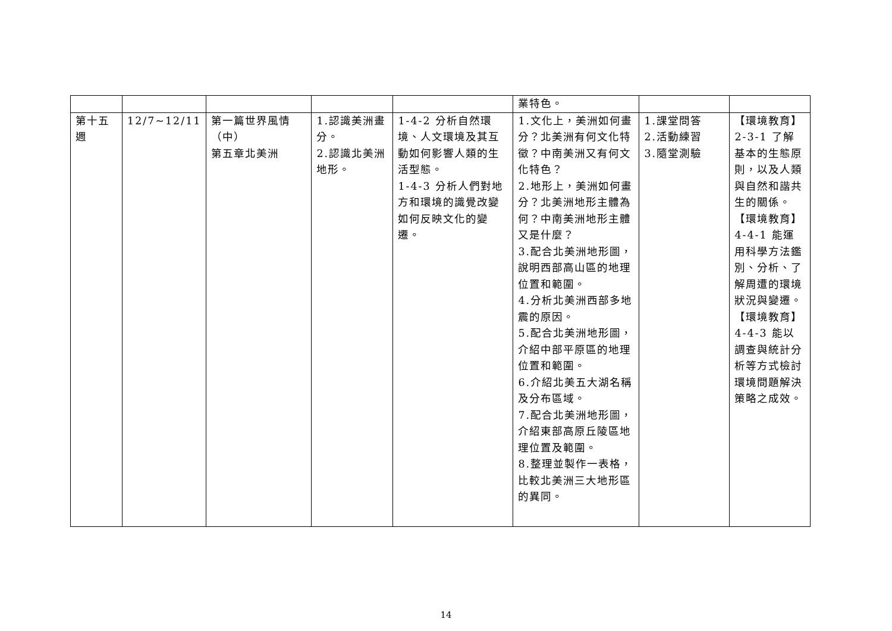| | | | | | 業特色。 | | |
| 第十五週 | 12/7~12/11 | 第一篇世界風情（中） 第五章北美洲 | 1.認識美洲畫分。 2.認識北美洲地形。 | 1-4-2 分析自然環境、人文環境及其互動如何影響人類的生活型態。 1-4-3 分析人們對地方和環境的識覺改變如何反映文化的變遷。 | 1.文化上，美洲如何畫分？北美洲有何文化特徵？中南美洲又有何文化特色？ 2.地形上，美洲如何畫分？北美洲地形主體為何？中南美洲地形主體又是什麼？ 3.配合北美洲地形圖，說明西部高山區的地理位置和範圍。 4.分析北美洲西部多地震的原因。 5.配合北美洲地形圖，介紹中部平原區的地理位置和範圍。 6.介紹北美五大湖名稱及分布區域。 7.配合北美洲地形圖，介紹東部高原丘陵區地理位置及範圍。 8.整理並製作一表格，比較北美洲三大地形區的異同。 | 1.課堂問答 2.活動練習 3.隨堂測驗 | 【環境教育】2-3-1 了解基本的生態原則，以及人類與自然和諧共生的關係。 【環境教育】4-4-1 能運用科學方法鑑別、分析、了解周遭的環境狀況與變遷。 【環境教育】4-4-3 能以調查與統計分析等方式檢討環境問題解決策略之成效。 |
14